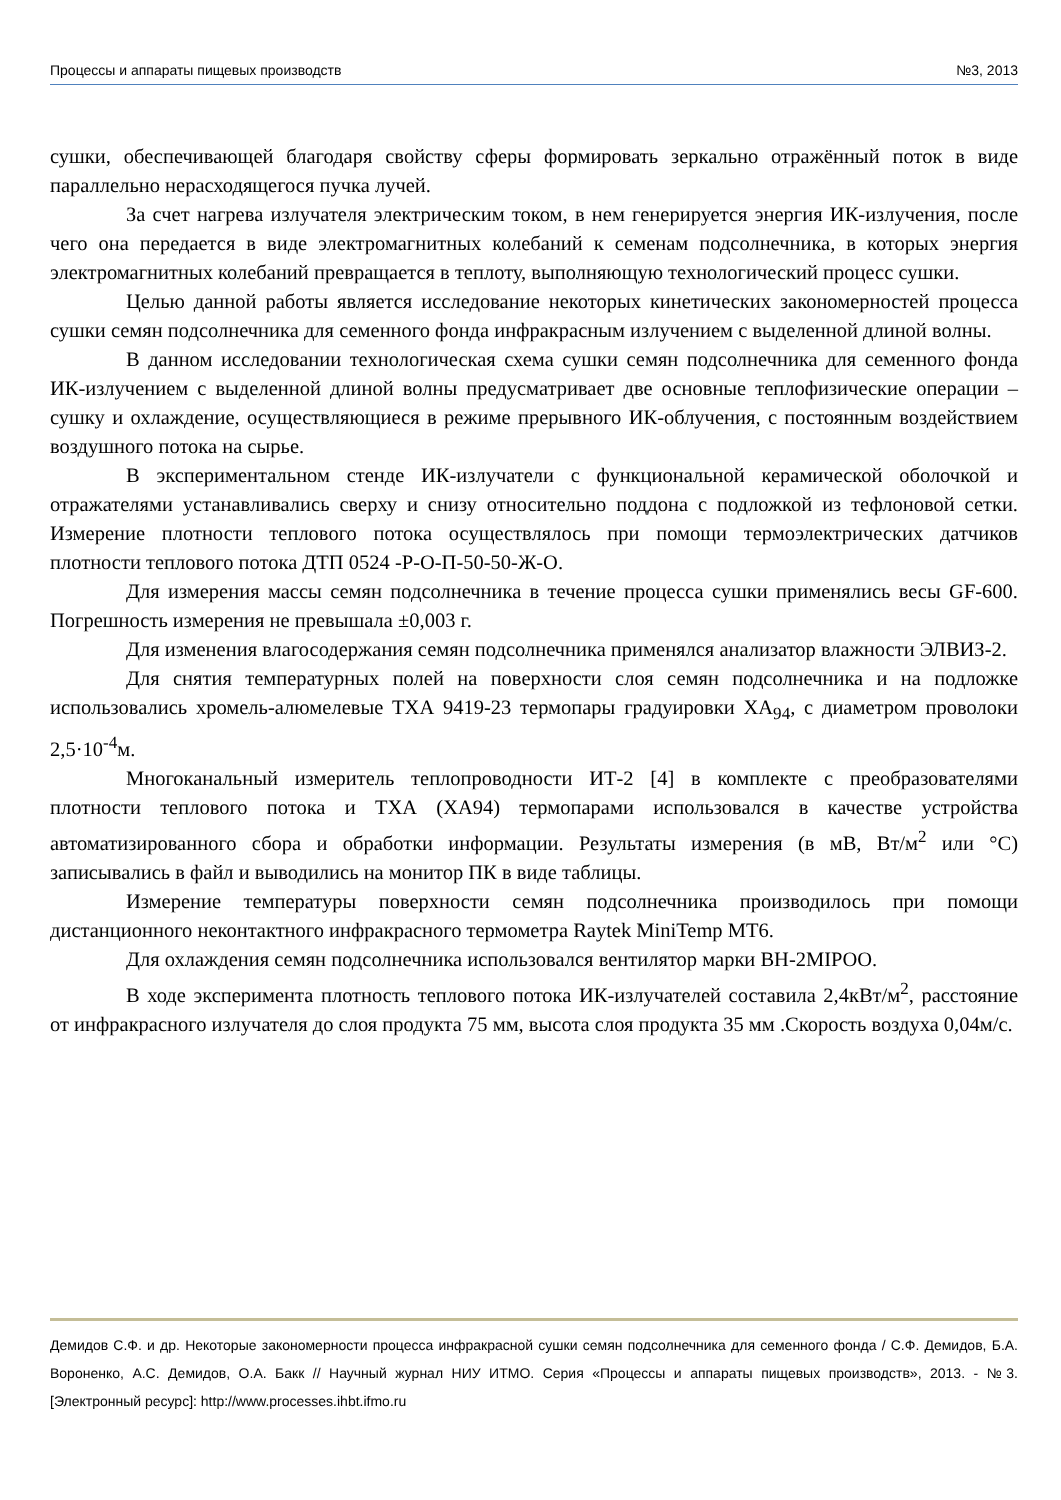Процессы и аппараты пищевых производств №3, 2013
сушки, обеспечивающей благодаря свойству сферы формировать зеркально отражённый поток в виде параллельно нерасходящегося пучка лучей.
За счет нагрева излучателя электрическим током, в нем генерируется энергия ИК-излучения, после чего она передается в виде электромагнитных колебаний к семенам подсолнечника, в которых энергия электромагнитных колебаний превращается в теплоту, выполняющую технологический процесс сушки.
Целью данной работы является исследование некоторых кинетических закономерностей процесса сушки семян подсолнечника для семенного фонда инфракрасным излучением с выделенной длиной волны.
В данном исследовании технологическая схема сушки семян подсолнечника для семенного фонда ИК-излучением с выделенной длиной волны предусматривает две основные теплофизические операции – сушку и охлаждение, осуществляющиеся в режиме прерывного ИК-облучения, с постоянным воздействием воздушного потока на сырье.
В экспериментальном стенде ИК-излучатели с функциональной керамической оболочкой и отражателями устанавливались сверху и снизу относительно поддона с подложкой из тефлоновой сетки. Измерение плотности теплового потока осуществлялось при помощи термоэлектрических датчиков плотности теплового потока ДТП 0524 -Р-О-П-50-50-Ж-О.
Для измерения массы семян подсолнечника в течение процесса сушки применялись весы GF-600. Погрешность измерения не превышала ±0,003 г.
Для изменения влагосодержания семян подсолнечника применялся анализатор влажности ЭЛВИЗ-2.
Для снятия температурных полей на поверхности слоя семян подсолнечника и на подложке использовались хромель-алюмелевые ТХА 9419-23 термопары градуировки ХА<sub>94</sub>, с диаметром проволоки 2,5·10<sup>-4</sup>м.
Многоканальный измеритель теплопроводности ИТ-2 [4] в комплекте с преобразователями плотности теплового потока и ТХА (ХА94) термопарами использовался в качестве устройства автоматизированного сбора и обработки информации. Результаты измерения (в мВ, Вт/м<sup>2</sup> или °С) записывались в файл и выводились на монитор ПК в виде таблицы.
Измерение температуры поверхности семян подсолнечника производилось при помощи дистанционного неконтактного инфракрасного термометра Raytek MiniTemp MT6.
Для охлаждения семян подсолнечника использовался вентилятор марки ВН-2MIPOO.
В ходе эксперимента плотность теплового потока ИК-излучателей составила 2,4кВт/м<sup>2</sup>, расстояние от инфракрасного излучателя до слоя продукта 75 мм, высота слоя продукта 35 мм .Скорость воздуха 0,04м/с.
Демидов С.Ф. и др. Некоторые закономерности процесса инфракрасной сушки семян подсолнечника для семенного фонда / С.Ф. Демидов, Б.А. Вороненко, А.С. Демидов, О.А. Бакк // Научный журнал НИУ ИТМО. Серия «Процессы и аппараты пищевых производств», 2013. - №3. [Электронный ресурс]: http://www.processes.ihbt.ifmo.ru